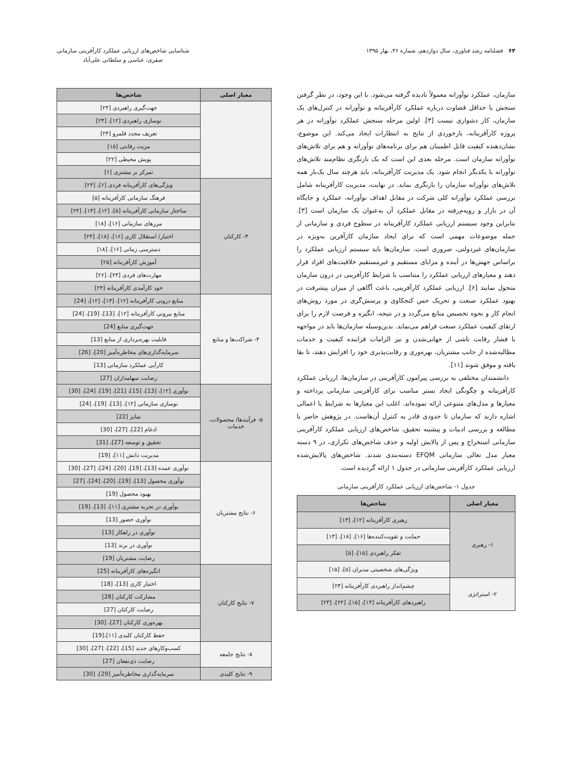۶۴ فصلنامه رشد فناوری، سال دوازدهم، شماره ۴۶، بهار ۱۳۹۵
شناسایی شاخص‌های ارزیابی عملکرد کارآفرینی سازمانی
صفری، عباسی و سلطانی علی‌آباد
سازمان، عملکرد نوآورانه معمولاً نادیده گرفته می‌شود. با این وجود، در نظر گرفتن سنجش یا حداقل قضاوت درباره عملکرد کارآفرینانه و نوآورانه در کنترل‌های یک سازمان، کار دشواری نیست [۳]. اولین مرحله سنجش عملکرد نوآورانه در هر پروژه کارآفرینانه، بازخوردی از نتایج به انتظارات ایجاد می‌کند. این موضوع، نشان‌دهنده کیفیت قابل اطمینان هم برای برنامه‌های نوآورانه و هم برای تلاش‌های نوآورانه سازمان است. مرحله بعدی این است که یک بازنگری نظام‌مند تلاش‌های نوآورانه با یکدیگر انجام شود. یک مدیریت کارآفرینانه، باید هرچند سال یک‌بار همه تلاش‌های نوآورانه سازمان را بازنگری نماید. در نهایت، مدیریت کارآفرینانه شامل بررسی عملکرد نوآورانه کلی شرکت در مقابل اهداف نوآورانه، عملکرد و جایگاه آن در بازار و رویه‌م‌رفته در مقابل عملکرد آن به‌عنوان یک سازمان است [۳]. بنابراین وجود سیستم ارزیابی عملکرد کارآفرینانه در سطوح فردی و سازمانی از جمله موضوعات مهمی است که برای ایجاد سازمان کارآفرین به‌ویژه در سازمان‌های غیردولتی، ضروری است. سازمان‌ها باید سیستم ارزیابی عملکرد را براساس جهش‌ها در آینده و مزایای مستقیم و غیرمستقیم خلاقیت‌های افراد قرار دهند و معیارهای ارزیابی عملکرد را متناسب با شرایط کارآفرینی در درون سازمان متحول نمایند [۶]. ارزیابی عملکرد کارآفرینی، باعث آگاهی از میزان پیشرفت در بهبود عملکرد صنعت و تحریک حس کنجکاوی و پرسش‌گری در مورد روش‌های انجام کار و نحوه تخصیص منابع می‌گردد و در نتیجه، انگیزه و فرصت لازم را برای ارتقای کیفیت عملکرد صنعت فراهم می‌نماید. بدین‌وسیله سازمان‌ها باید در مواجهه با فشار رقابت ناشی از جهانی‌شدن و نیز الزامات فزاینده کیفیت و خدمات مطالبه‌شده از جانب مشتریان، بهره‌وری و رقابت‌پذیری خود را افزایش دهند، تا بقا یافته و موفق شوند [۱۱].
دانشمندان مختلفی به بررسی پیرامون کارآفرینی در سازمان‌ها، ارزیابی عملکرد کارآفرینانه و چگونگی ایجاد بستر مناسب برای کارآفرینی سازمانی پرداخته و معیارها و مدل‌های متنوعی ارائه نموده‌اند. اغلب این معیارها به شرایط یا اعمالی اشاره دارند که سازمان تا حدودی قادر به کنترل آن‌هاست. در پژوهش حاضر با مطالعه و بررسی ادبیات و پیشینه تحقیق، شاخص‌های ارزیابی عملکرد کارآفرینی سازمانی استخراج و پس از پالایش اولیه و حذف شاخص‌های تکراری، در ۹ دسته معیار مدل تعالی سازمانی EFQM دسته‌بندی شدند. شاخص‌های پالایش‌شده ارزیابی عملکرد کارآفرینی سازمانی در جدول ۱ ارائه گردیده است.
جدول ۱- شاخص‌های ارزیابی عملکرد کارآفرینی سازمانی
| معیار اصلی | شاخص‌ها |
| --- | --- |
| ۱- رهبری | رهبری کارآفرینانه [۱۲]، [۱۳] |
| | حمایت و تقویت‌کننده‌ها [۱۶]، [۱۸]، [۱۳] |
| | تفکر راهبردی [۱۵]، [۵] |
| | ویژگی‌های شخصیتی مدیران [۵]، [۱۵] |
| ۲- استراتژی | چشم‌انداز راهبردی کارآفرینانه [۲۴] |
| | راهبردهای کارآفرینانه [۱۳]، [۱۵]، [۲۲]، [۲۳] |
| معیار اصلی | شاخص‌ها |
| --- | --- |
| | جهت‌گیری راهبردی [۲۴] |
| | نوسازی راهبردی [۱۲]، [۲۴] |
| | تعریف مجدد قلمرو [۲۴] |
| | مزیت رقابتی [۱۵] |
| | پویش محیطی [۲۲] |
| | تمرکز بر مشتری [۶] |
| ۳- کارکنان | ویژگی‌های کارآفرینانه فردی [۶]، [۲۴] |
| | فرهنگ سازمانی کارآفرینانه [۵] |
| | ساختار سازمانی کارآفرینانه [۵]، [۱۲]، [۱۳]، [۲۴] |
| | مرزهای سازمانی [۱۶]، [۱۸] |
| | اختیار/ استقلال کاری [۱۶]، [۱۸]، [۲۴] |
| | دسترسی زمانی [۱۶]، [۱۸] |
| | آموزش کارآفرینانه [۲۵] |
| | مهارت‌های فردی [۲۴]، [۲۶] |
| | خود کارآمدی کارآفرینانه [۲۴] |
| ۴- شراکت‌ها و منابع | منابع درونی کارآفرینانه [۱۲]، [۱۳]، [۱۲]، [24] |
| | منابع بیرونی کارآفرینانه [۱۲]، [13]، [19]، [24] |
| | جهت‌گیری منابع [24] |
| | قابلیت بهره‌برداری از منابع [13] |
| | سرمایه‌گذاری‌های مخاطره‌آمیز [20]، [26] |
| | کارآیی عملکرد سازمانی [13] |
| | رضایت سهامداران [27] |
| ۵- فرآیندها/ محصولات، خدمات | نوآوری [۱۲]، [13]، [15]، [21]، [19]، [24]، [30] |
| | نوسازی سازمانی [۱۲]، [13]، [19]، [24] |
| | تمایز [22] |
| | ادغام [22]، [27]، [30] |
| | تحقیق و توسعه [27]، [31] |
| | مدیریت دانش [۱۱]، [19] |
| ۶- نتایج مشتریان | نوآوری عمده [13]، [19]، [20]، [24]، [27]، [30] |
| | نوآوری محصول [13]، [19]، [20]، [24]، [27] |
| | بهبود محصول [19] |
| | نوآوری در تجربه مشتری [۱۱]، [13]، [19] |
| | نوآوری حضور [13] |
| | نوآوری در راهکار [13] |
| | نوآوری در برند [13] |
| | رضایت مشتریان [19] |
| ۷- نتایج کارکنان | انگیزه‌های کارآفرینانه [25] |
| | اختیار کاری [13]، [18] |
| | مشارکت کارکنان [28] |
| | رضایت کارکنان [27] |
| | بهره‌وری کارکنان [27]، [30] |
| | حفظ کارکنان کلیدی [۱۱]،[19] |
| ۸- نتایج جامعه | کسب‌وکارهای جدید [15]، [22]، [27]، [30] |
| | رضایت ذی‌نفعان [27] |
| ۹- نتایج کلیدی | سرمایه‌گذاری مخاطره‌آمیز [29]، [30] |